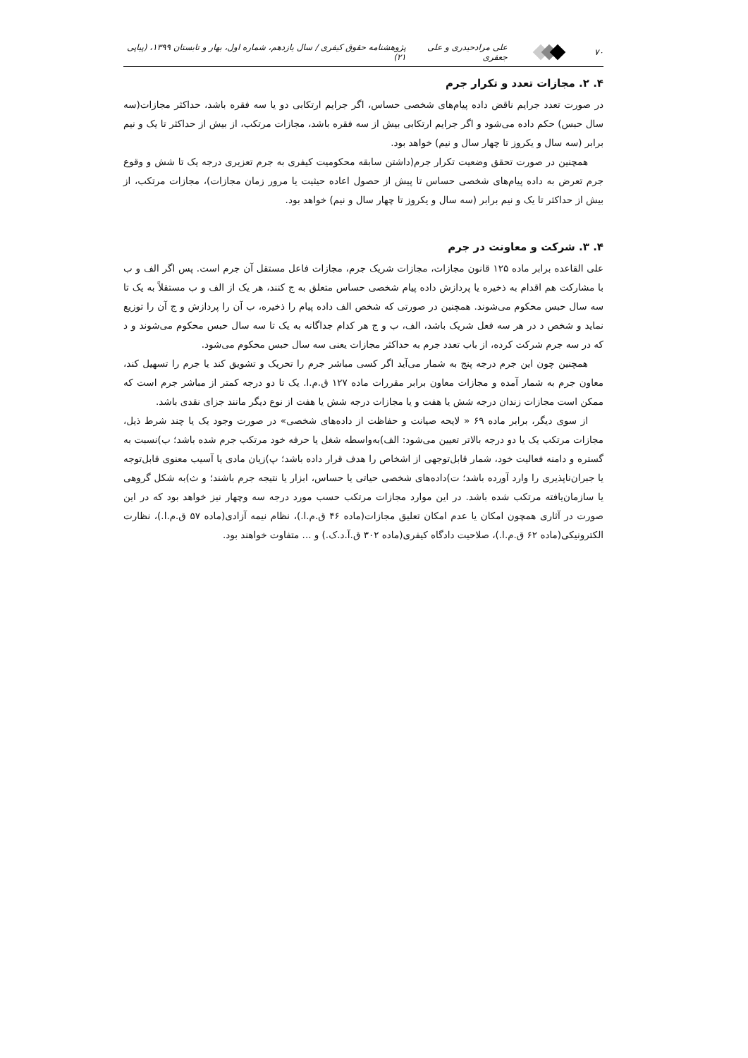۷۰ علی مرادحیدری و علی جعفری
پژوهشنامه حقوق کیفری / سال یازدهم، شماره اول، بهار و تابستان ۱۳۹۹، (پیاپی ۲۱)
۴. ۲. مجازات تعدد و تکرار جرم
در صورت تعدد جرایم ناقض داده پیام‌های شخصی حساس، اگر جرایم ارتکابی دو یا سه فقره باشد، حداکثر مجازات(سه سال حبس) حکم داده می‌شود و اگر جرایم ارتکابی بیش از سه فقره باشد، مجازات مرتکب، از بیش از حداکثر تا یک و نیم برابر (سه سال و یکروز تا چهار سال و نیم) خواهد بود.
همچنین در صورت تحقق وضعیت تکرار جرم(داشتن سابقه محکومیت کیفری به جرم تعزیری درجه یک تا شش و وقوع جرم تعرض به داده پیام‌های شخصی حساس تا پیش از حصول اعاده حیثیت یا مرور زمان مجازات)، مجازات مرتکب، از بیش از حداکثر تا یک و نیم برابر (سه سال و یکروز تا چهار سال و نیم) خواهد بود.
۴. ۳. شرکت و معاونت در جرم
علی القاعده برابر ماده ۱۲۵ قانون مجازات، مجازات شریک جرم، مجازات فاعل مستقل آن جرم است. پس اگر الف و ب با مشارکت هم اقدام به ذخیره یا پردازش داده پیام شخصی حساس متعلق به ج کنند، هر یک از الف و ب مستقلاً به یک تا سه سال حبس محکوم می‌شوند. همچنین در صورتی که شخص الف داده پیام را ذخیره، ب آن را پردازش و ج آن را توزیع نماید و شخص د در هر سه فعل شریک باشد، الف، ب و ج هر کدام جداگانه به یک تا سه سال حبس محکوم می‌شوند و د که در سه جرم شرکت کرده، از باب تعدد جرم به حداکثر مجازات یعنی سه سال حبس محکوم می‌شود.
همچنین چون این جرم درجه پنج به شمار می‌آید اگر کسی مباشر جرم را تحریک و تشویق کند یا جرم را تسهیل کند، معاون جرم به شمار آمده و مجازات معاون برابر مقررات ماده ۱۲۷ ق.م.ا. یک تا دو درجه کمتر از مباشر جرم است که ممکن است مجازات زندان درجه شش یا هفت و یا مجازات درجه شش یا هفت از نوع دیگر مانند جزای نقدی باشد.
از سوی دیگر، برابر ماده ۶۹ « لایحه صیانت و حفاظت از داده‌های شخصی» در صورت وجود یک یا چند شرط ذیل، مجازات مرتکب یک یا دو درجه بالاتر تعیین می‌شود: الف)به‌واسطه شغل یا حرفه خود مرتکب جرم شده باشد؛ ب)نسبت به گستره و دامنه فعالیت خود، شمار قابل‌توجهی از اشخاص را هدف قرار داده باشد؛ پ)زیان مادی یا آسیب معنوی قابل‌توجه یا جبران‌ناپذیری را وارد آورده باشد؛ ت)داده‌های شخصی حیاتی یا حساس، ابزار یا نتیجه جرم باشند؛ و ث)به شکل گروهی یا سازمان‌یافته مرتکب شده باشد. در این موارد مجازات مرتکب حسب مورد درجه سه وچهار نیز خواهد بود که در این صورت در آثاری همچون امکان یا عدم امکان تعلیق مجازات(ماده ۴۶ ق.م.ا.)، نظام نیمه آزادی(ماده ۵۷ ق.م.ا.)، نظارت الکترونیکی(ماده ۶۲ ق.م.ا.)، صلاحیت دادگاه کیفری(ماده ۳۰۲ ق.آ.د.ک.) و ... متفاوت خواهند بود.